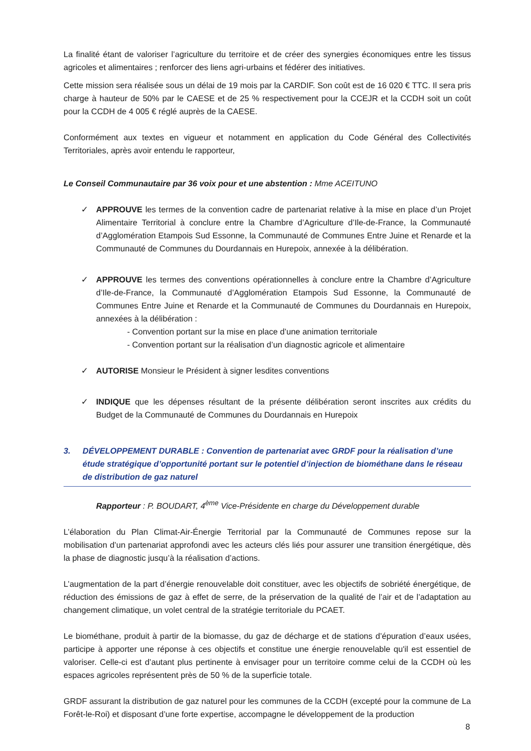La finalité étant de valoriser l’agriculture du territoire et de créer des synergies économiques entre les tissus agricoles et alimentaires ; renforcer des liens agri-urbains et fédérer des initiatives.
Cette mission sera réalisée sous un délai de 19 mois par la CARDIF. Son coût est de 16 020 € TTC. Il sera pris charge à hauteur de 50% par le CAESE et de 25 % respectivement pour la CCEJR et la CCDH soit un coût pour la CCDH de 4 005 € réglé auprès de la CAESE.
Conformément aux textes en vigueur et notamment en application du Code Général des Collectivités Territoriales, après avoir entendu le rapporteur,
Le Conseil Communautaire par 36 voix pour et une abstention : Mme ACEITUNO
✓ APPROUVE les termes de la convention cadre de partenariat relative à la mise en place d’un Projet Alimentaire Territorial à conclure entre la Chambre d’Agriculture d’Ile-de-France, la Communauté d’Agglomération Etampois Sud Essonne, la Communauté de Communes Entre Juine et Renarde et la Communauté de Communes du Dourdannais en Hurepoix, annexée à la délibération.
✓ APPROUVE les termes des conventions opérationnelles à conclure entre la Chambre d’Agriculture d’Ile-de-France, la Communauté d’Agglomération Etampois Sud Essonne, la Communauté de Communes Entre Juine et Renarde et la Communauté de Communes du Dourdannais en Hurepoix, annexées à la délibération :
- Convention portant sur la mise en place d’une animation territoriale
- Convention portant sur la réalisation d’un diagnostic agricole et alimentaire
✓ AUTORISE Monsieur le Président à signer lesdites conventions
✓ INDIQUE que les dépenses résultant de la présente délibération seront inscrites aux crédits du Budget de la Communauté de Communes du Dourdannais en Hurepoix
3. DÉVELOPPEMENT DURABLE : Convention de partenariat avec GRDF pour la réalisation d’une étude stratégique d’opportunité portant sur le potentiel d’injection de biométhane dans le réseau de distribution de gaz naturel
Rapporteur : P. BOUDART, 4<sup>ème</sup> Vice-Présidente en charge du Développement durable
L’élaboration du Plan Climat-Air-Énergie Territorial par la Communauté de Communes repose sur la mobilisation d’un partenariat approfondi avec les acteurs clés liés pour assurer une transition énergétique, dès la phase de diagnostic jusqu’à la réalisation d’actions.
L’augmentation de la part d’énergie renouvelable doit constituer, avec les objectifs de sobriété énergétique, de réduction des émissions de gaz à effet de serre, de la préservation de la qualité de l’air et de l’adaptation au changement climatique, un volet central de la stratégie territoriale du PCAET.
Le biométhane, produit à partir de la biomasse, du gaz de décharge et de stations d’épuration d’eaux usées, participe à apporter une réponse à ces objectifs et constitue une énergie renouvelable qu'il est essentiel de valoriser. Celle-ci est d’autant plus pertinente à envisager pour un territoire comme celui de la CCDH où les espaces agricoles représentent près de 50 % de la superficie totale.
GRDF assurant la distribution de gaz naturel pour les communes de la CCDH (excepté pour la commune de La Forêt-le-Roi) et disposant d’une forte expertise, accompagne le développement de la production
8